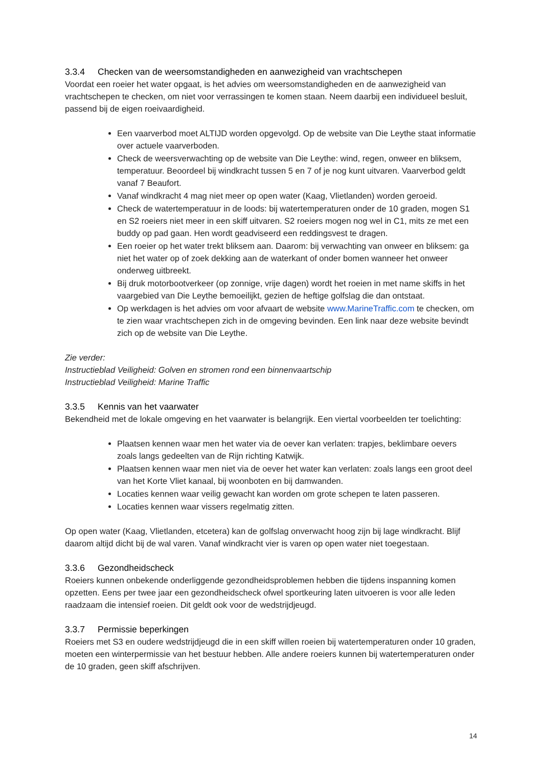3.3.4 Checken van de weersomstandigheden en aanwezigheid van vrachtschepen
Voordat een roeier het water opgaat, is het advies om weersomstandigheden en de aanwezigheid van vrachtschepen te checken, om niet voor verrassingen te komen staan. Neem daarbij een individueel besluit, passend bij de eigen roeivaardigheid.
Een vaarverbod moet ALTIJD worden opgevolgd. Op de website van Die Leythe staat informatie over actuele vaarverboden.
Check de weersverwachting op de website van Die Leythe: wind, regen, onweer en bliksem, temperatuur. Beoordeel bij windkracht tussen 5 en 7 of je nog kunt uitvaren. Vaarverbod geldt vanaf 7 Beaufort.
Vanaf windkracht 4 mag niet meer op open water (Kaag, Vlietlanden) worden geroeid.
Check de watertemperatuur in de loods: bij watertemperaturen onder de 10 graden, mogen S1 en S2 roeiers niet meer in een skiff uitvaren. S2 roeiers mogen nog wel in C1, mits ze met een buddy op pad gaan. Hen wordt geadviseerd een reddingsvest te dragen.
Een roeier op het water trekt bliksem aan. Daarom: bij verwachting van onweer en bliksem: ga niet het water op of zoek dekking aan de waterkant of onder bomen wanneer het onweer onderweg uitbreekt.
Bij druk motorbootverkeer (op zonnige, vrije dagen) wordt het roeien in met name skiffs in het vaargebied van Die Leythe bemoeilijkt, gezien de heftige golfslag die dan ontstaat.
Op werkdagen is het advies om voor afvaart de website www.MarineTraffic.com te checken, om te zien waar vrachtschepen zich in de omgeving bevinden. Een link naar deze website bevindt zich op de website van Die Leythe.
Zie verder:
Instructieblad Veiligheid: Golven en stromen rond een binnenvaartschip
Instructieblad Veiligheid: Marine Traffic
3.3.5 Kennis van het vaarwater
Bekendheid met de lokale omgeving en het vaarwater is belangrijk. Een viertal voorbeelden ter toelichting:
Plaatsen kennen waar men het water via de oever kan verlaten: trapjes, beklimbare oevers zoals langs gedeelten van de Rijn richting Katwijk.
Plaatsen kennen waar men niet via de oever het water kan verlaten: zoals langs een groot deel van het Korte Vliet kanaal, bij woonboten en bij damwanden.
Locaties kennen waar veilig gewacht kan worden om grote schepen te laten passeren.
Locaties kennen waar vissers regelmatig zitten.
Op open water (Kaag, Vlietlanden, etcetera) kan de golfslag onverwacht hoog zijn bij lage windkracht. Blijf daarom altijd dicht bij de wal varen. Vanaf windkracht vier is varen op open water niet toegestaan.
3.3.6 Gezondheidscheck
Roeiers kunnen onbekende onderliggende gezondheidsproblemen hebben die tijdens inspanning komen opzetten. Eens per twee jaar een gezondheidscheck ofwel sportkeuring laten uitvoeren is voor alle leden raadzaam die intensief roeien. Dit geldt ook voor de wedstrijdjeugd.
3.3.7 Permissie beperkingen
Roeiers met S3 en oudere wedstrijdjeugd die in een skiff willen roeien bij watertemperaturen onder 10 graden, moeten een winterpermissie van het bestuur hebben. Alle andere roeiers kunnen bij watertemperaturen onder de 10 graden, geen skiff afschrijven.
14